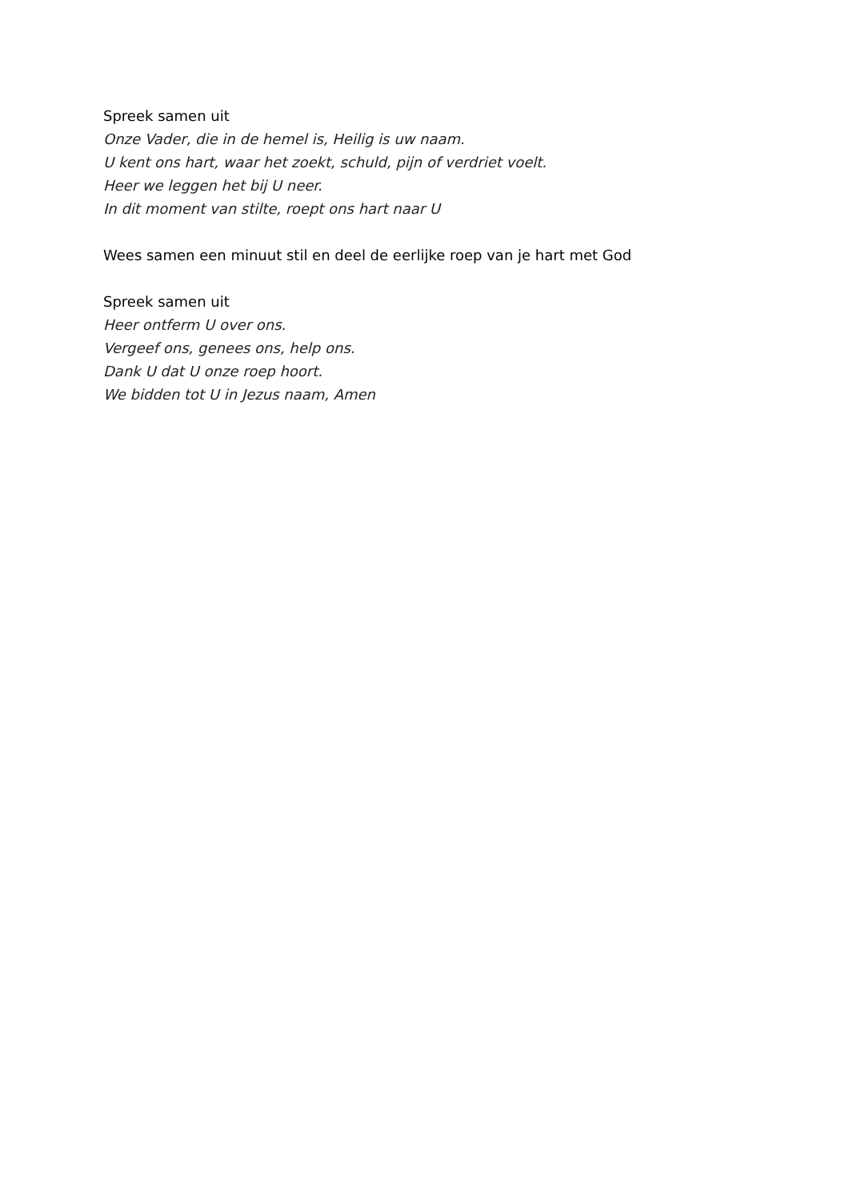Spreek samen uit
Onze Vader, die in de hemel is, Heilig is uw naam.
U kent ons hart, waar het zoekt, schuld, pijn of verdriet voelt.
Heer we leggen het bij U neer.
In dit moment van stilte, roept ons hart naar U
Wees samen een minuut stil en deel de eerlijke roep van je hart met God
Spreek samen uit
Heer ontferm U over ons.
Vergeef ons, genees ons, help ons.
Dank U dat U onze roep hoort.
We bidden tot U in Jezus naam, Amen